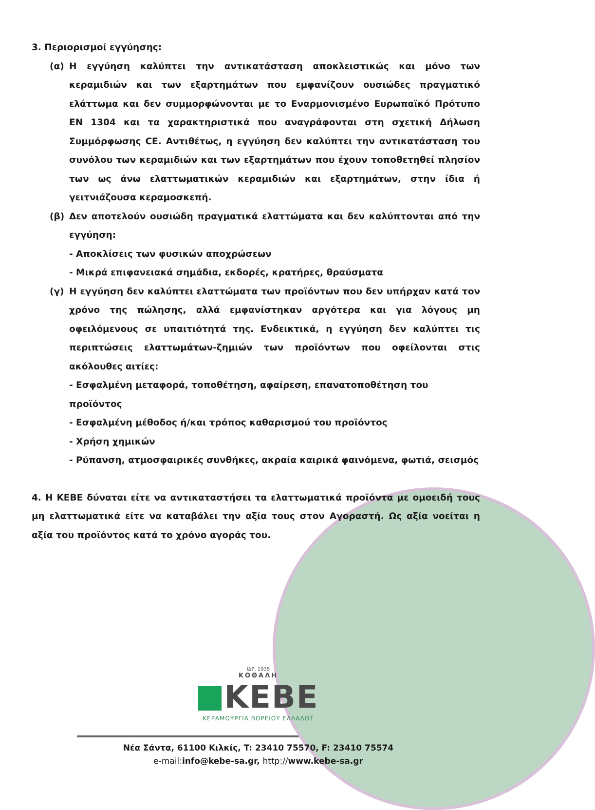3. Περιορισμοί εγγύησης:
(α) Η εγγύηση καλύπτει την αντικατάσταση αποκλειστικώς και μόνο των κεραμιδιών και των εξαρτημάτων που εμφανίζουν ουσιώδες πραγματικό ελάττωμα και δεν συμμορφώνονται με το Εναρμονισμένο Ευρωπαϊκό Πρότυπο EN 1304 και τα χαρακτηριστικά που αναγράφονται στη σχετική Δήλωση Συμμόρφωσης CE. Αντιθέτως, η εγγύηση δεν καλύπτει την αντικατάσταση του συνόλου των κεραμιδιών και των εξαρτημάτων που έχουν τοποθετηθεί πλησίον των ως άνω ελαττωματικών κεραμιδιών και εξαρτημάτων, στην ίδια ή γειτνιάζουσα κεραμοσκεπή.
(β) Δεν αποτελούν ουσιώδη πραγματικά ελαττώματα και δεν καλύπτονται από την εγγύηση:
- Αποκλίσεις των φυσικών αποχρώσεων
- Μικρά επιφανειακά σημάδια, εκδορές, κρατήρες, θραύσματα
(γ) Η εγγύηση δεν καλύπτει ελαττώματα των προϊόντων που δεν υπήρχαν κατά τον χρόνο της πώλησης, αλλά εμφανίστηκαν αργότερα και για λόγους μη οφειλόμενους σε υπαιτιότητά της. Ενδεικτικά, η εγγύηση δεν καλύπτει τις περιπτώσεις ελαττωμάτων-ζημιών των προϊόντων που οφείλονται στις ακόλουθες αιτίες:
- Εσφαλμένη μεταφορά, τοποθέτηση, αφαίρεση, επανατοποθέτηση του προϊόντος
- Εσφαλμένη μέθοδος ή/και τρόπος καθαρισμού του προϊόντος
- Χρήση χημικών
- Ρύπανση, ατμοσφαιρικές συνθήκες, ακραία καιρικά φαινόμενα, φωτιά, σεισμός
4. Η ΚΕΒΕ δύναται είτε να αντικαταστήσει τα ελαττωματικά προϊόντα με ομοειδή τους μη ελαττωματικά είτε να καταβάλει την αξία τους στον Αγοραστή. Ως αξία νοείται η αξία του προϊόντος κατά το χρόνο αγοράς του.
ΙΔΡ. 1935
ΚΟΘΑΛΗ
KEBE
ΚΕΡΑΜΟΥΡΓΙΑ ΒΟΡΕΙΟΥ ΕΛΛΑΔΟΣ
Νέα Σάντα, 61100 Κιλκίς, T: 23410 75570, F: 23410 75574
e-mail: info@kebe-sa.gr, http://www.kebe-sa.gr